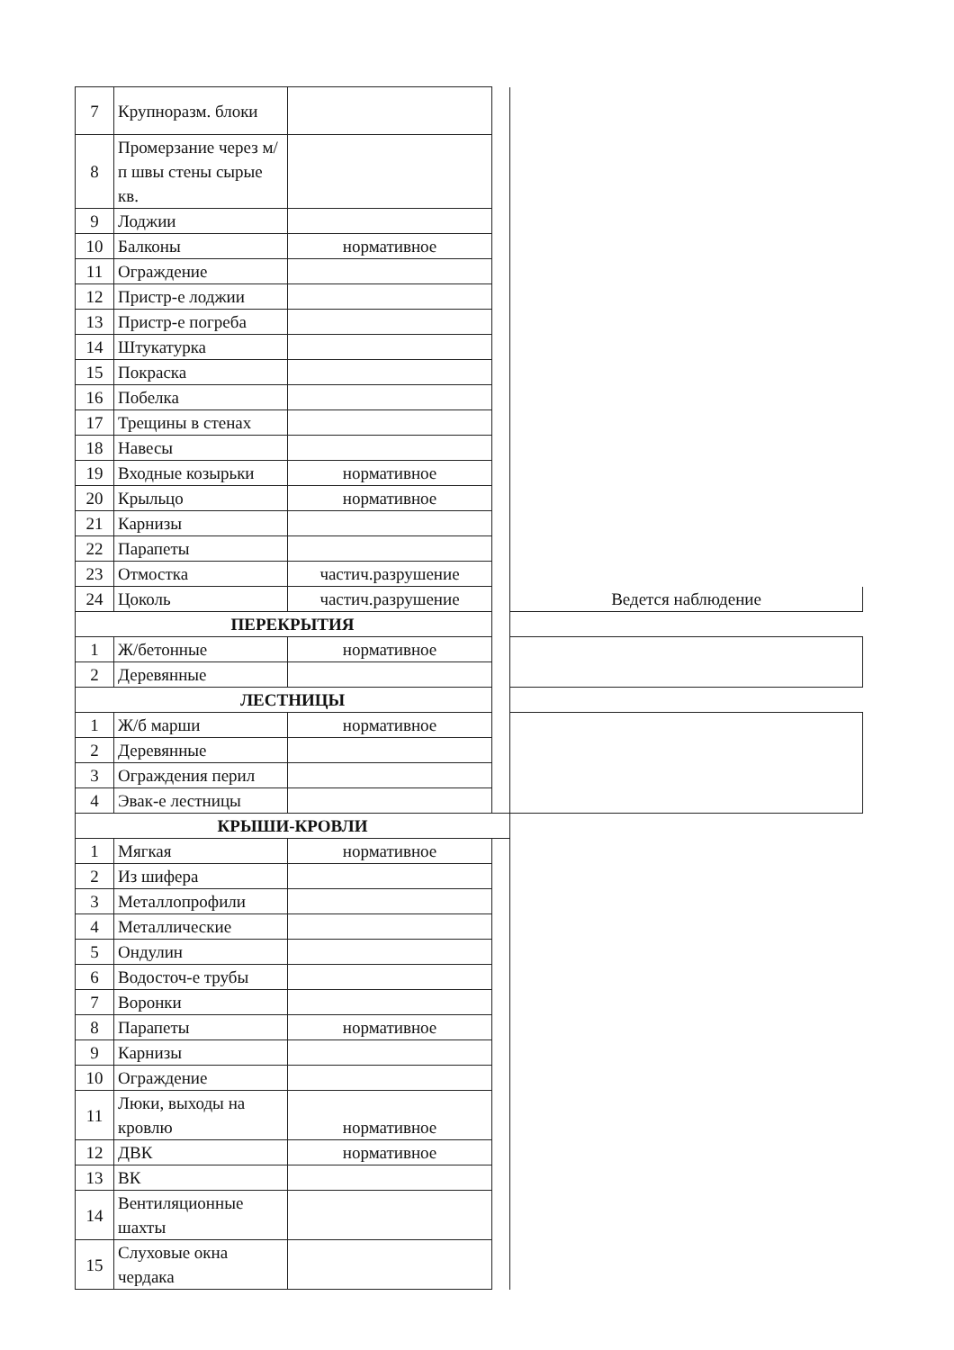| 7 | Крупноразм. блоки | | | |
| 8 | Промерзание через м/п швы стены сырые кв. | | | |
| 9 | Лоджии | | | |
| 10 | Балконы | нормативное | | |
| 11 | Ограждение | | | |
| 12 | Пристр-е лоджии | | | |
| 13 | Пристр-е погреба | | | |
| 14 | Штукатурка | | | |
| 15 | Покраска | | | |
| 16 | Побелка | | | |
| 17 | Трещины в стенах | | | |
| 18 | Навесы | | | |
| 19 | Входные козырьки | нормативное | | |
| 20 | Крыльцо | нормативное | | |
| 21 | Карнизы | | | |
| 22 | Парапеты | | | |
| 23 | Отмостка | частич.разрушение | | |
| 24 | Цоколь | частич.разрушение | | Ведется наблюдение |
| ПЕРЕКРЫТИЯ | | | | |
| 1 | Ж/бетонные | нормативное | | |
| 2 | Деревянные | | | |
| ЛЕСТНИЦЫ | | | | |
| 1 | Ж/б марши | нормативное | | |
| 2 | Деревянные | | | |
| 3 | Ограждения перил | | | |
| 4 | Эвак-е лестницы | | | |
| КРЫШИ-КРОВЛИ | | | | |
| 1 | Мягкая | нормативное | | |
| 2 | Из шифера | | | |
| 3 | Металлопрофили | | | |
| 4 | Металлические | | | |
| 5 | Ондулин | | | |
| 6 | Водосточ-е трубы | | | |
| 7 | Воронки | | | |
| 8 | Парапеты | нормативное | | |
| 9 | Карнизы | | | |
| 10 | Ограждение | | | |
| 11 | Люки, выходы на кровлю | нормативное | | |
| 12 | ДВК | нормативное | | |
| 13 | ВК | | | |
| 14 | Вентиляционные шахты | | | |
| 15 | Слуховые окна чердака | | | |